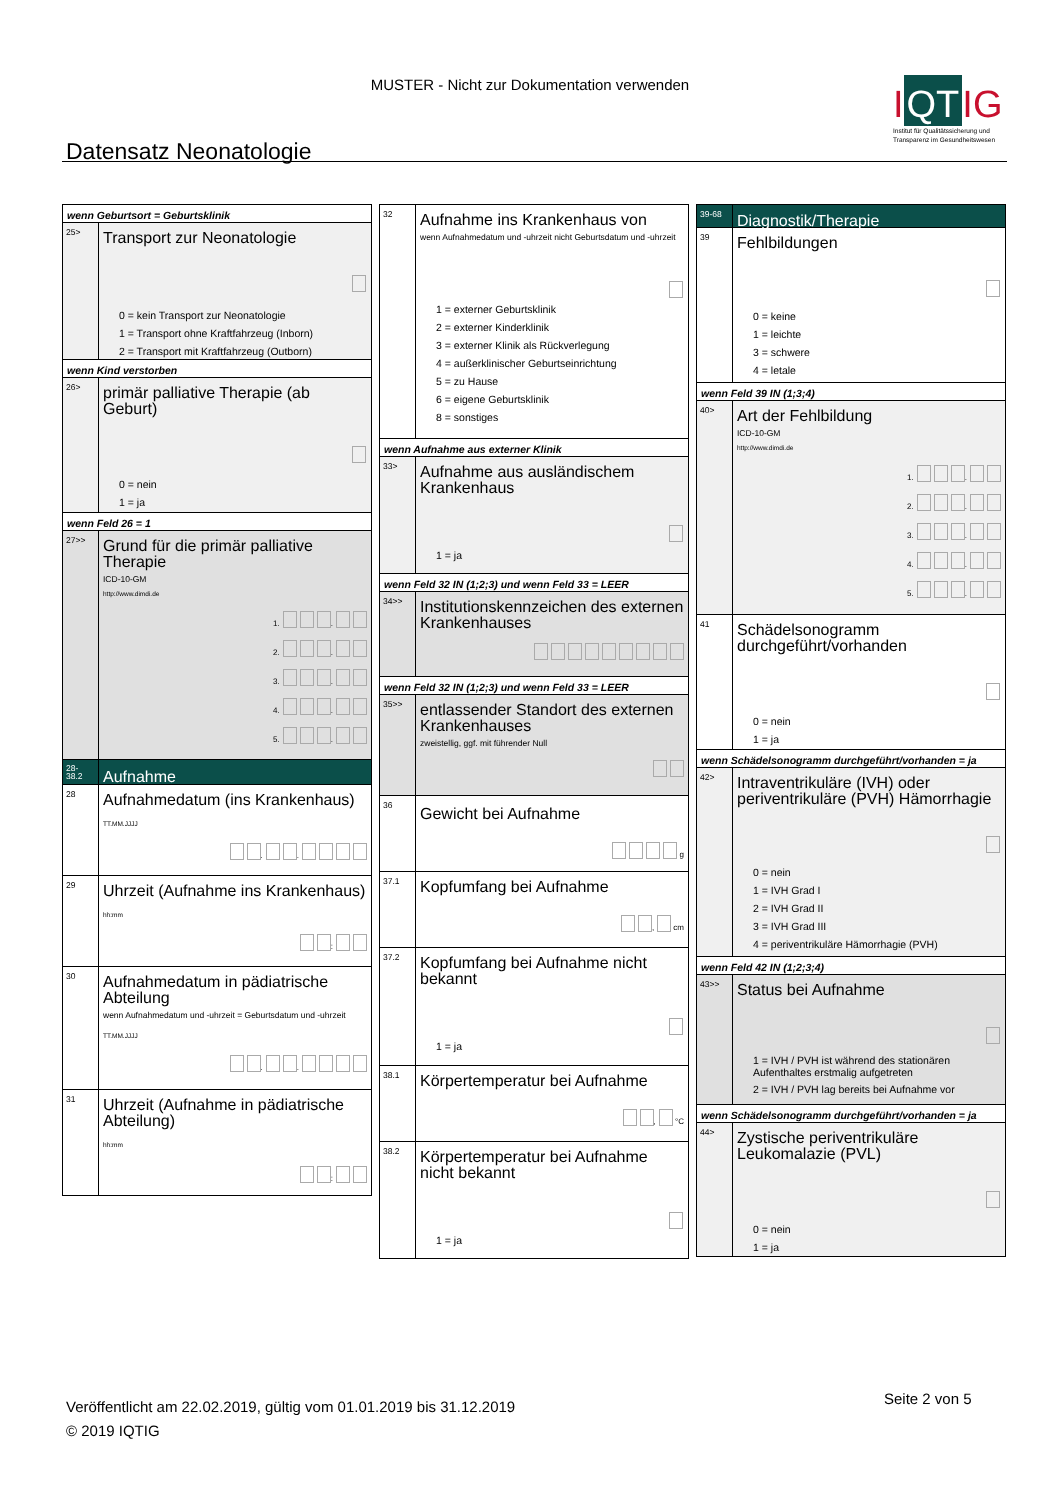MUSTER - Nicht zur Dokumentation verwenden
I QT IG
Institut für Qualitätssicherung und Transparenz im Gesundheitswesen
Datensatz Neonatologie
wenn Geburtsort = Geburtsklinik
25>
Transport zur Neonatologie
0 = kein Transport zur Neonatologie
1 = Transport ohne Kraftfahrzeug (Inborn)
2 = Transport mit Kraftfahrzeug (Outborn)
wenn Kind verstorben
26>
primär palliative Therapie (ab Geburt)
0 = nein
1 = ja
wenn Feld 26 = 1
27>>
Grund für die primär palliative Therapie
ICD-10-GM
http://www.dimdi.de
1. .
2. .
3. .
4. .
5. .
28-
38.2
Aufnahme
28
Aufnahmedatum (ins Krankenhaus)
TT.MM.JJJJ
. .
29
Uhrzeit (Aufnahme ins Krankenhaus)
hh:mm
:
30
Aufnahmedatum in pädiatrische Abteilung
wenn Aufnahmedatum und -uhrzeit = Geburtsdatum und -uhrzeit
TT.MM.JJJJ
. .
31
Uhrzeit (Aufnahme in pädiatrische Abteilung)
hh:mm
:
32
Aufnahme ins Krankenhaus von
wenn Aufnahmedatum und -uhrzeit nicht Geburtsdatum und -uhrzeit
1 = externer Geburtsklinik
2 = externer Kinderklinik
3 = externer Klinik als Rückverlegung
4 = außerklinischer Geburtseinrichtung
5 = zu Hause
6 = eigene Geburtsklinik
8 = sonstiges
wenn Aufnahme aus externer Klinik
33>
Aufnahme aus ausländischem Krankenhaus
1 = ja
wenn Feld 32 IN (1;2;3) und wenn Feld 33 = LEER
34>>
Institutionskennzeichen des externen Krankenhauses
wenn Feld 32 IN (1;2;3) und wenn Feld 33 = LEER
35>>
entlassender Standort des externen Krankenhauses
zweistellig, ggf. mit führender Null
36
Gewicht bei Aufnahme
g
37.1
Kopfumfang bei Aufnahme
, cm
37.2
Kopfumfang bei Aufnahme nicht bekannt
1 = ja
38.1
Körpertemperatur bei Aufnahme
, °C
38.2
Körpertemperatur bei Aufnahme nicht bekannt
1 = ja
39-68
Diagnostik/Therapie
39
Fehlbildungen
0 = keine
1 = leichte
3 = schwere
4 = letale
wenn Feld 39 IN (1;3;4)
40>
Art der Fehlbildung
ICD-10-GM
http://www.dimdi.de
1. .
2. .
3. .
4. .
5. .
41
Schädelsonogramm durchgeführt/vorhanden
0 = nein
1 = ja
wenn Schädelsonogramm durchgeführt/vorhanden = ja
42>
Intraventrikuläre (IVH) oder periventrikuläre (PVH) Hämorrhagie
0 = nein
1 = IVH Grad I
2 = IVH Grad II
3 = IVH Grad III
4 = periventrikuläre Hämorrhagie (PVH)
wenn Feld 42 IN (1;2;3;4)
43>>
Status bei Aufnahme
1 = IVH / PVH ist während des stationären Aufenthaltes erstmalig aufgetreten
2 = IVH / PVH lag bereits bei Aufnahme vor
wenn Schädelsonogramm durchgeführt/vorhanden = ja
44>
Zystische periventrikuläre Leukomalazie (PVL)
0 = nein
1 = ja
Veröffentlicht am 22.02.2019, gültig vom 01.01.2019 bis 31.12.2019
© 2019 IQTIG
Seite 2 von 5